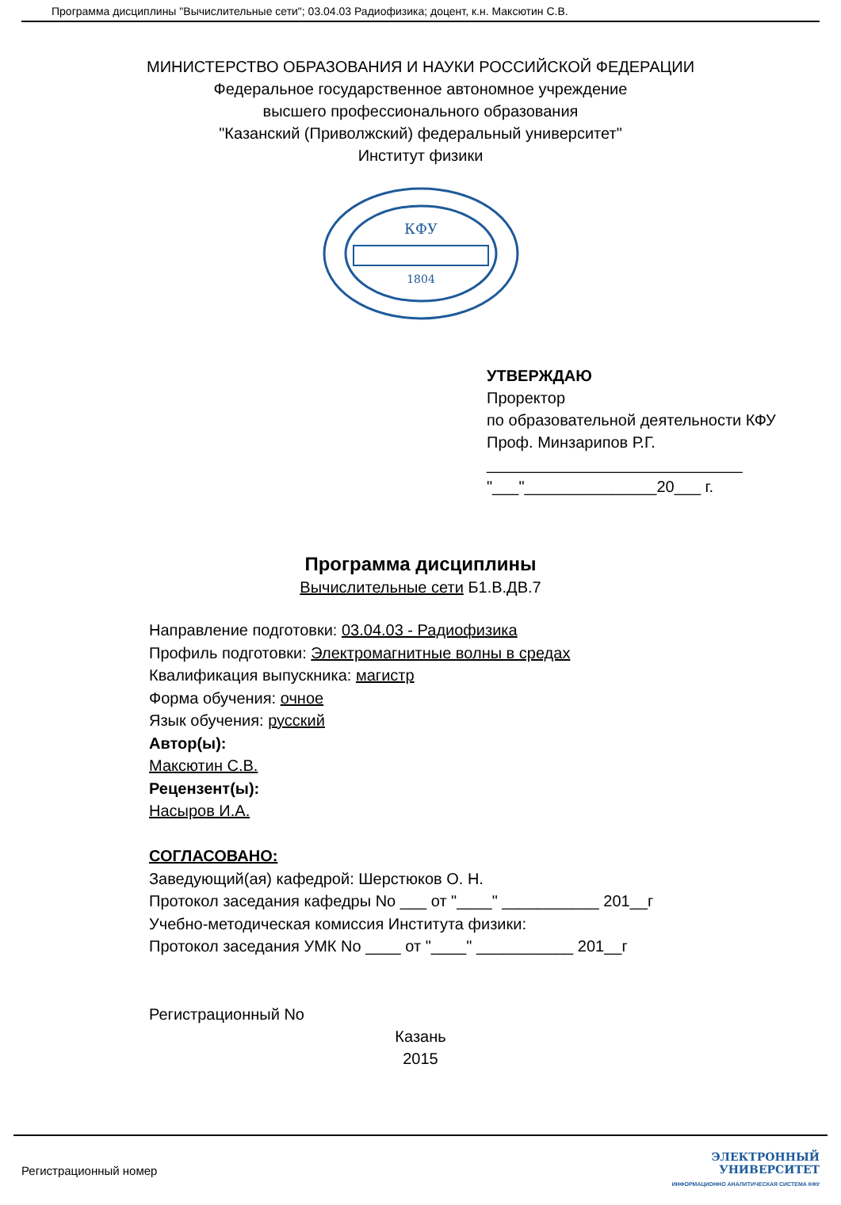Программа дисциплины "Вычислительные сети"; 03.04.03 Радиофизика; доцент, к.н. Максютин С.В.
МИНИСТЕРСТВО ОБРАЗОВАНИЯ И НАУКИ РОССИЙСКОЙ ФЕДЕРАЦИИ
Федеральное государственное автономное учреждение
высшего профессионального образования
"Казанский (Приволжский) федеральный университет"
Институт физики
КФУ
1804
УТВЕРЖДАЮ
Проректор
по образовательной деятельности КФУ
Проф. Минзарипов Р.Г.
_____________________________
"___"_______________20___ г.
Программа дисциплины
Вычислительные сети Б1.В.ДВ.7
Направление подготовки: 03.04.03 - Радиофизика
Профиль подготовки: Электромагнитные волны в средах
Квалификация выпускника: магистр
Форма обучения: очное
Язык обучения: русский
Автор(ы):
Максютин С.В.
Рецензент(ы):
Насыров И.А.
СОГЛАСОВАНО:
Заведующий(ая) кафедрой: Шерстюков О. Н.
Протокол заседания кафедры No ___ от "____" ___________ 201__г
Учебно-методическая комиссия Института физики:
Протокол заседания УМК No ____ от "____" ___________ 201__г
Регистрационный No
Казань
2015
Регистрационный номер
ЭЛЕКТРОННЫЙ
УНИВЕРСИТЕТ
ИНФОРМАЦИОННО АНАЛИТИЧЕСКАЯ СИСТЕМА КФУ